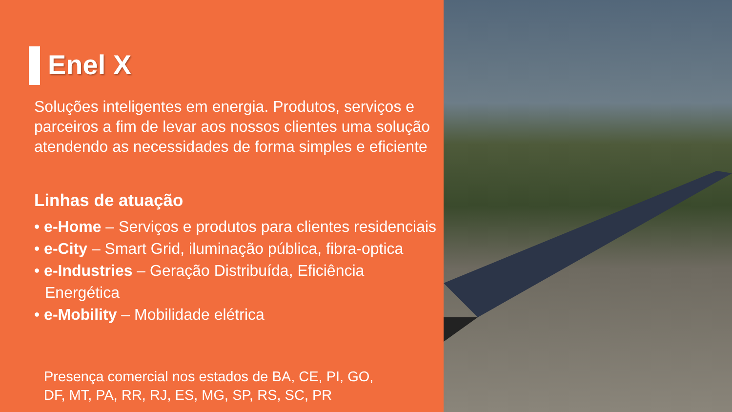Enel X
Soluções inteligentes em energia. Produtos, serviços e parceiros a fim de levar aos nossos clientes uma solução atendendo as necessidades de forma simples e eficiente
Linhas de atuação
• e-Home – Serviços e produtos para clientes residenciais
• e-City – Smart Grid, iluminação pública, fibra-optica
• e-Industries – Geração Distribuída, Eficiência Energética
• e-Mobility – Mobilidade elétrica
Presença comercial nos estados de BA, CE, PI, GO,
DF, MT, PA, RR, RJ, ES, MG, SP, RS, SC, PR